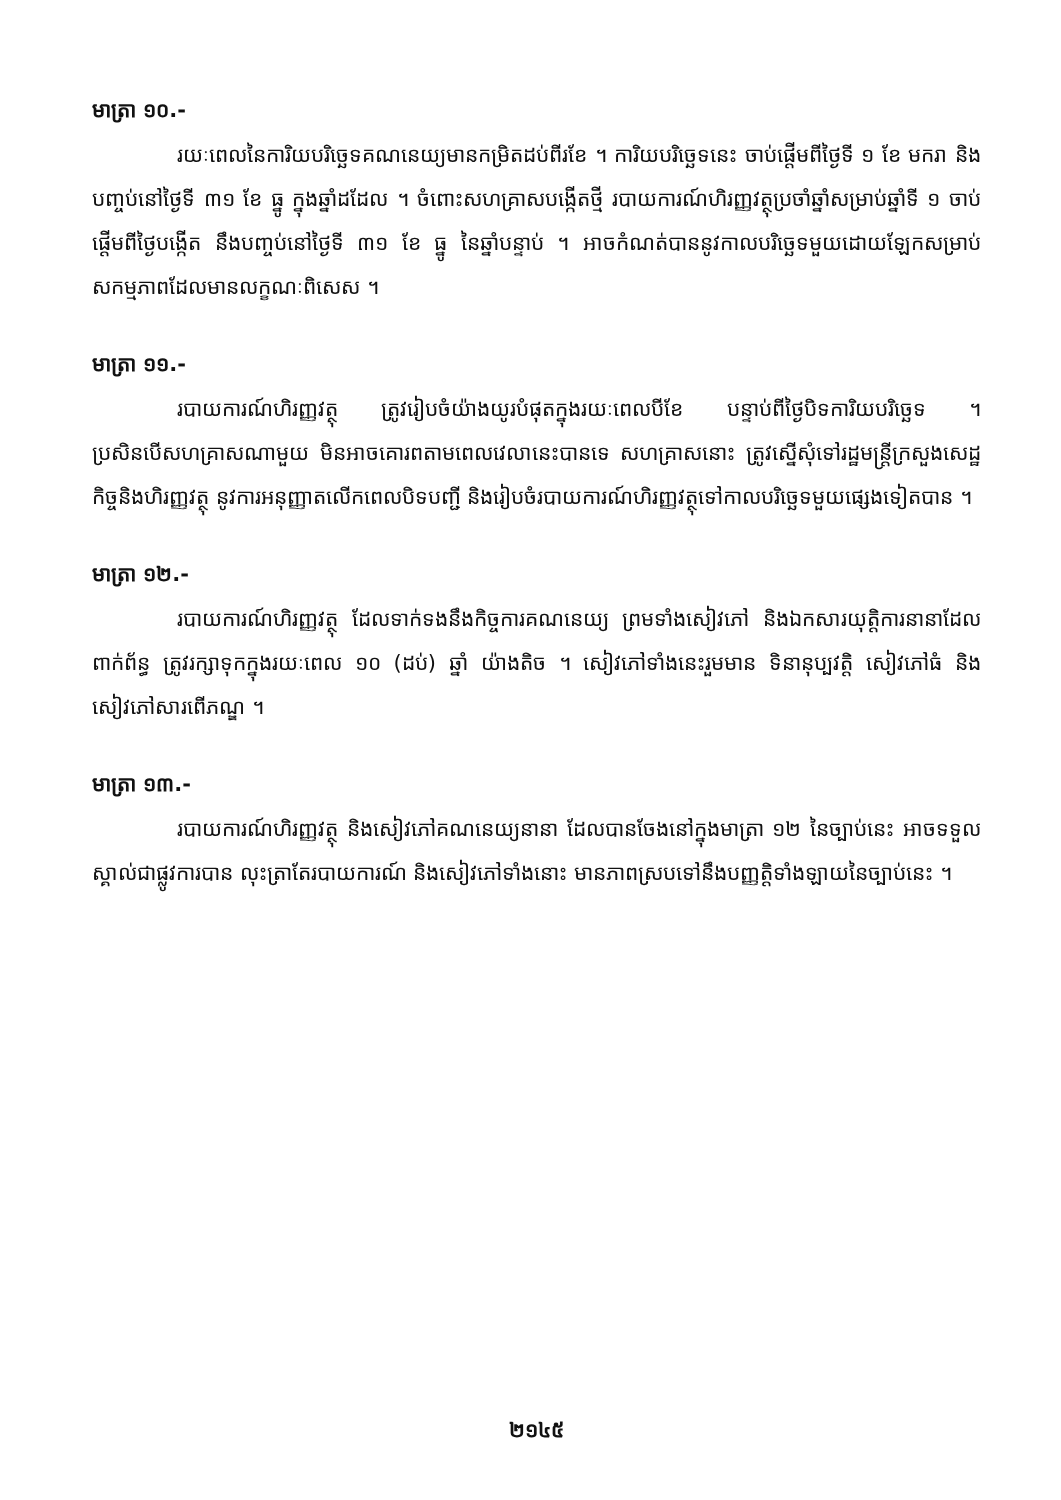មាត្រា ១០.-
រយៈពេលនៃការិយបរិច្ឆេទគណនេយ្យមានកម្រិតដប់ពីរខែ ។ ការិយបរិច្ឆេទនេះ ចាប់ផ្តើមពីថ្ងៃទី ១ ខែ មករា និងបញ្ចប់នៅថ្ងៃទី ៣១ ខែ ធ្នូ ក្នុងឆ្នាំដដែល ។ ចំពោះសហគ្រាសបង្កើតថ្មី របាយការណ៍ហិរញ្ញវត្ថុប្រចាំឆ្នាំសម្រាប់ឆ្នាំទី ១ ចាប់ផ្តើមពីថ្ងៃបង្កើត នឹងបញ្ចប់នៅថ្ងៃទី ៣១ ខែ ធ្នូ នៃឆ្នាំបន្ទាប់ ។ អាចកំណត់បាននូវកាលបរិច្ឆេទមួយដោយឡែកសម្រាប់សកម្មភាពដែលមានលក្ខណៈពិសេស ។
មាត្រា ១១.-
របាយការណ៍ហិរញ្ញវត្ថុ ត្រូវរៀបចំយ៉ាងយូរបំផុតក្នុងរយៈពេលបីខែ បន្ទាប់ពីថ្ងៃបិទការិយបរិច្ឆេទ ។ ប្រសិនបើសហគ្រាសណាមួយ មិនអាចគោរពតាមពេលវេលានេះបានទេ សហគ្រាសនោះ ត្រូវស្នើសុំទៅរដ្ឋមន្ត្រីក្រសួងសេដ្ឋកិច្ចនិងហិរញ្ញវត្ថុ នូវការអនុញ្ញាតលើកពេលបិទបញ្ជី និងរៀបចំរបាយការណ៍ហិរញ្ញវត្ថុទៅកាលបរិច្ឆេទមួយផ្សេងទៀតបាន ។
មាត្រា ១២.-
របាយការណ៍ហិរញ្ញវត្ថុ ដែលទាក់ទងនឹងកិច្ចការគណនេយ្យ ព្រមទាំងសៀវភៅ និងឯកសារយុត្តិការនានាដែលពាក់ព័ន្ធ ត្រូវរក្សាទុកក្នុងរយៈពេល ១០ (ដប់) ឆ្នាំ យ៉ាងតិច ។ សៀវភៅទាំងនេះរួមមាន ទិនានុប្បវត្តិ សៀវភៅធំ និងសៀវភៅសារពើភណ្ឌ ។
មាត្រា ១៣.-
របាយការណ៍ហិរញ្ញវត្ថុ និងសៀវភៅគណនេយ្យនានា ដែលបានចែងនៅក្នុងមាត្រា ១២ នៃច្បាប់នេះ អាចទទួលស្គាល់ជាផ្លូវការបាន លុះត្រាតែរបាយការណ៍ និងសៀវភៅទាំងនោះ មានភាពស្របទៅនឹងបញ្ញត្តិទាំងឡាយនៃច្បាប់នេះ ។
២១៤៥